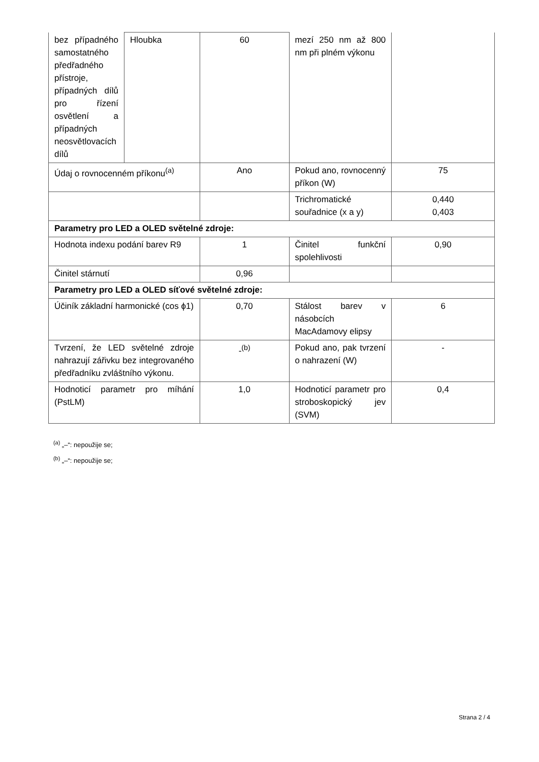| bez případného samostatného předřadného přístroje, případných dílů pro řízení osvětlení a případných neosvětlovacích dílů | Hloubka | 60 | mezí 250 nm až 800 nm při plném výkonu | |
| Údaj o rovnocenném příkonu<sup>(a)</sup> | | Ano | Pokud ano, rovnocenný příkon (W) | 75 |
| | | | Trichromatické souřadnice (x a y) | 0,440 0,403 |
| Parametry pro LED a OLED světelné zdroje: | | | | |
| Hodnota indexu podání barev R9 | | 1 | Činitel funkční spolehlivosti | 0,90 |
| Činitel stárnutí | | 0,96 | | |
| Parametry pro LED a OLED síťové světelné zdroje: | | | | |
| Účiník základní harmonické (cos ϕ1) | | 0,70 | Stálost barev v násobcích MacAdamovy elipsy | 6 |
| Tvrzení, že LED světelné zdroje nahrazují zářivku bez integrovaného předřadníku zvláštního výkonu. | | -<sup>(b)</sup> | Pokud ano, pak tvrzení o nahrazení (W) | - |
| Hodnoticí parametr pro míhání (PstLM) | | 1,0 | Hodnoticí parametr pro stroboskopický jev (SVM) | 0,4 |
<sup>(a)</sup> „–“: nepoužije se;
<sup>(b)</sup> „–“: nepoužije se;
Strana 2 / 4